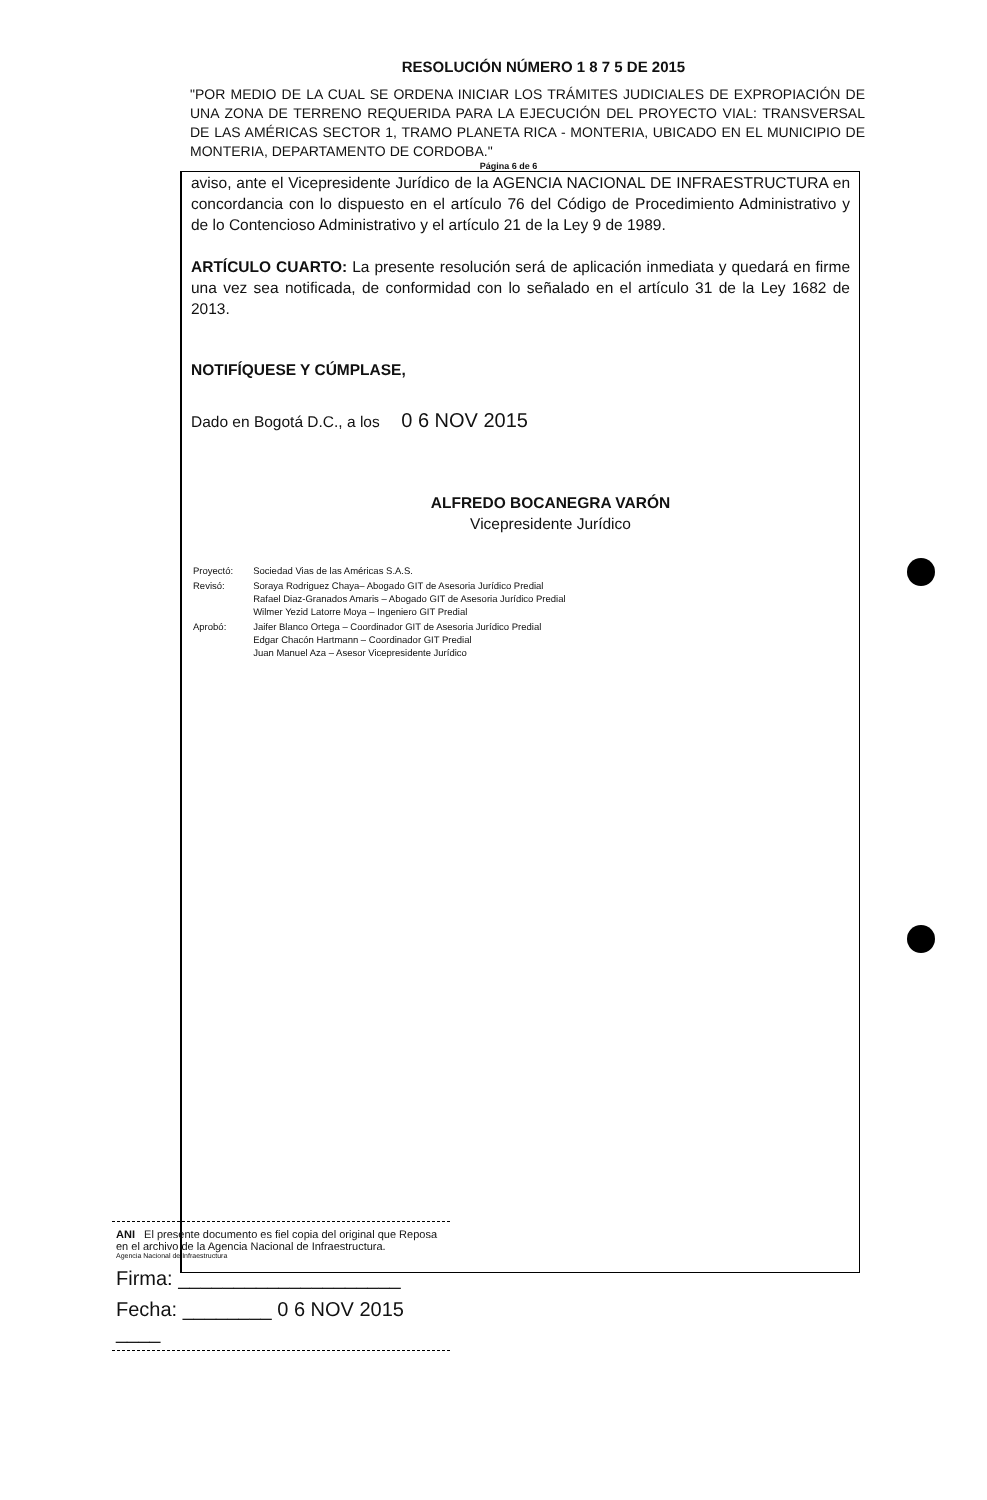RESOLUCIÓN NÚMERO 1 8 7 5 DE 2015
"POR MEDIO DE LA CUAL SE ORDENA INICIAR LOS TRÁMITES JUDICIALES DE EXPROPIACIÓN DE UNA ZONA DE TERRENO REQUERIDA PARA LA EJECUCIÓN DEL PROYECTO VIAL: TRANSVERSAL DE LAS AMÉRICAS SECTOR 1, TRAMO PLANETA RICA - MONTERIA, UBICADO EN EL MUNICIPIO DE MONTERIA, DEPARTAMENTO DE CORDOBA."
Página 6 de 6
aviso, ante el Vicepresidente Jurídico de la AGENCIA NACIONAL DE INFRAESTRUCTURA en concordancia con lo dispuesto en el artículo 76 del Código de Procedimiento Administrativo y de lo Contencioso Administrativo y el artículo 21 de la Ley 9 de 1989.
ARTÍCULO CUARTO: La presente resolución será de aplicación inmediata y quedará en firme una vez sea notificada, de conformidad con lo señalado en el artículo 31 de la Ley 1682 de 2013.
NOTIFÍQUESE Y CÚMPLASE,
Dado en Bogotá D.C., a los 0 6 NOV 2015
ALFREDO BOCANEGRA VARÓN
Vicepresidente Jurídico
| Proyectó: | Sociedad Vias de las Américas S.A.S. |
| Revisó: | Soraya Rodriguez Chaya– Abogado GIT de Asesoria Jurídico Predial Rafael Diaz-Granados Amaris – Abogado GIT de Asesoria Jurídico Predial Wilmer Yezid Latorre Moya – Ingeniero GIT Predial |
| Aprobó: | Jaifer Blanco Ortega – Coordinador GIT de Asesoria Jurídico Predial Edgar Chacón Hartmann – Coordinador GIT Predial Juan Manuel Aza – Asesor Vicepresidente Jurídico |
ANI El presente documento es fiel copia del original que Reposa en el archivo de la Agencia Nacional de Infraestructura.
Agencia Nacional de Infraestructura
Firma: ____________________
Fecha: ________ 0 6 NOV 2015 ____